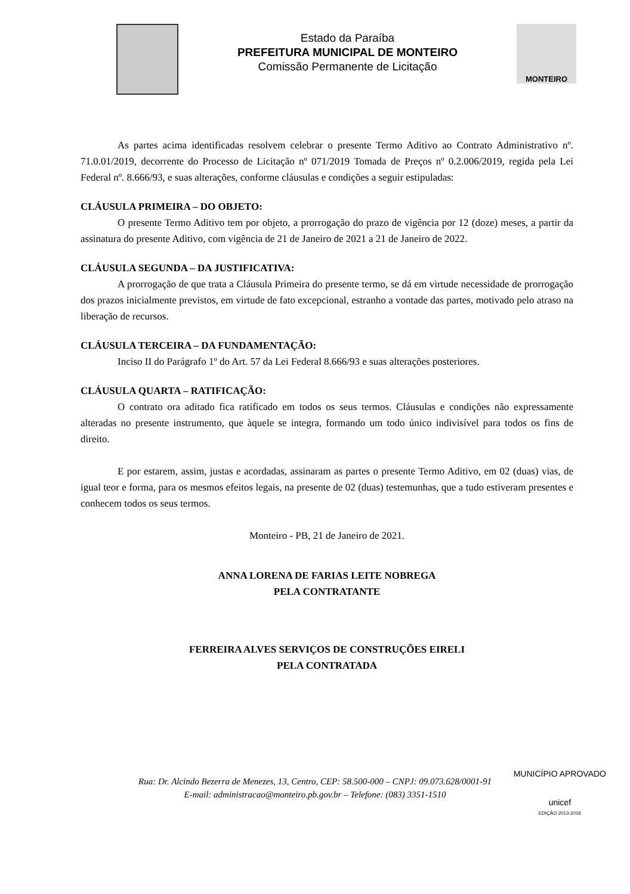Estado da Paraíba
PREFEITURA MUNICIPAL DE MONTEIRO
Comissão Permanente de Licitação
MONTEIRO
As partes acima identificadas resolvem celebrar o presente Termo Aditivo ao Contrato Administrativo nº. 71.0.01/2019, decorrente do Processo de Licitação nº 071/2019 Tomada de Preços nº 0.2.006/2019, regida pela Lei Federal nº. 8.666/93, e suas alterações, conforme cláusulas e condições a seguir estipuladas:
CLÁUSULA PRIMEIRA – DO OBJETO:
O presente Termo Aditivo tem por objeto, a prorrogação do prazo de vigência por 12 (doze) meses, a partir da assinatura do presente Aditivo, com vigência de 21 de Janeiro de 2021 a 21 de Janeiro de 2022.
CLÁUSULA SEGUNDA – DA JUSTIFICATIVA:
A prorrogação de que trata a Cláusula Primeira do presente termo, se dá em virtude necessidade de prorrogação dos prazos inicialmente previstos, em virtude de fato excepcional, estranho a vontade das partes, motivado pelo atraso na liberação de recursos.
CLÁUSULA TERCEIRA – DA FUNDAMENTAÇÃO:
Inciso II do Parágrafo 1º do Art. 57 da Lei Federal 8.666/93 e suas alterações posteriores.
CLÁUSULA QUARTA – RATIFICAÇÃO:
O contrato ora aditado fica ratificado em todos os seus termos. Cláusulas e condições não expressamente alteradas no presente instrumento, que àquele se integra, formando um todo único indivisível para todos os fins de direito.
E por estarem, assim, justas e acordadas, assinaram as partes o presente Termo Aditivo, em 02 (duas) vias, de igual teor e forma, para os mesmos efeitos legais, na presente de 02 (duas) testemunhas, que a tudo estiveram presentes e conhecem todos os seus termos.
Monteiro - PB, 21 de Janeiro de 2021.
ANNA LORENA DE FARIAS LEITE NOBREGA
PELA CONTRATANTE
FERREIRA ALVES SERVIÇOS DE CONSTRUÇÕES EIRELI
PELA CONTRATADA
Rua: Dr. Alcindo Bezerra de Menezes, 13, Centro, CEP: 58.500-000 – CNPJ: 09.073.628/0001-91
E-mail: administracao@monteiro.pb.gov.br – Telefone: (083) 3351-1510
MUNICÍPIO APROVADO
unicef
EDIÇÃO 2013-2016